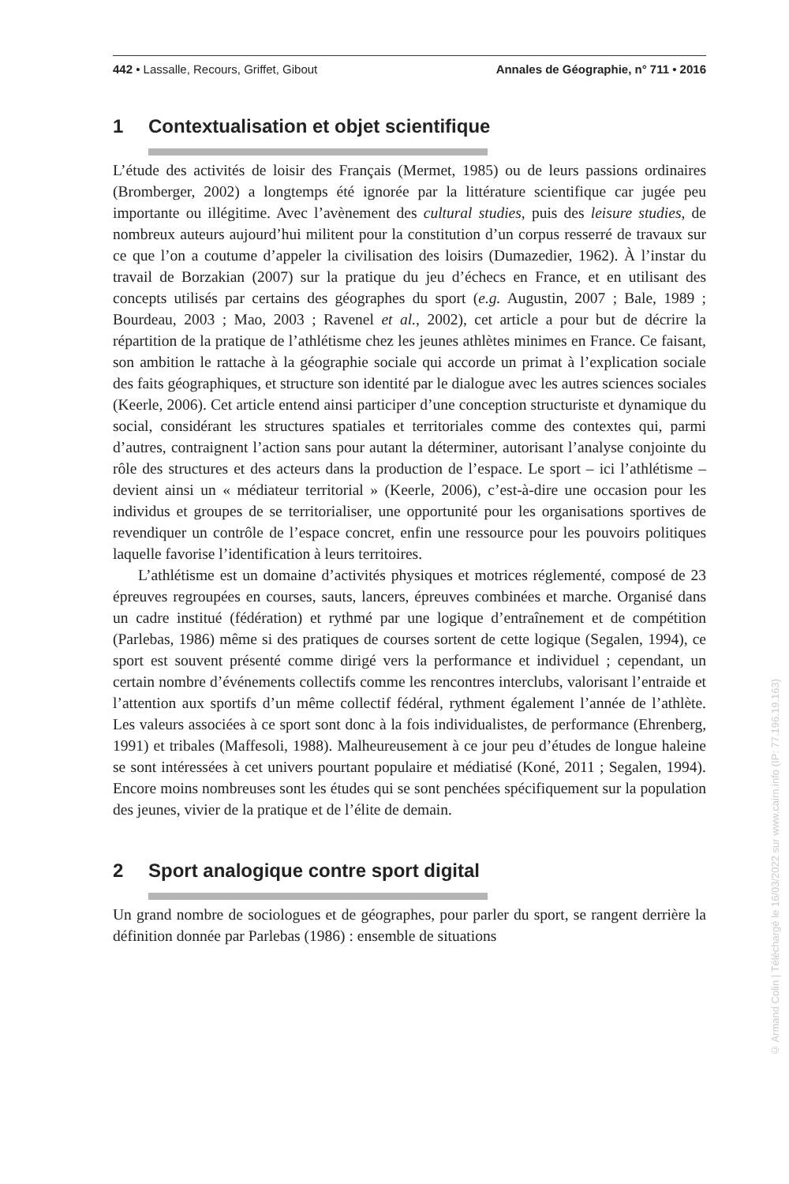442 • Lassalle, Recours, Griffet, Gibout Annales de Géographie, n° 711 • 2016
1 Contextualisation et objet scientifique
L’étude des activités de loisir des Français (Mermet, 1985) ou de leurs passions ordinaires (Bromberger, 2002) a longtemps été ignorée par la littérature scientifique car jugée peu importante ou illégitime. Avec l’avènement des cultural studies, puis des leisure studies, de nombreux auteurs aujourd’hui militent pour la constitution d’un corpus resserré de travaux sur ce que l’on a coutume d’appeler la civilisation des loisirs (Dumazedier, 1962). À l’instar du travail de Borzakian (2007) sur la pratique du jeu d’échecs en France, et en utilisant des concepts utilisés par certains des géographes du sport (e.g. Augustin, 2007 ; Bale, 1989 ; Bourdeau, 2003 ; Mao, 2003 ; Ravenel et al., 2002), cet article a pour but de décrire la répartition de la pratique de l’athlétisme chez les jeunes athlètes minimes en France. Ce faisant, son ambition le rattache à la géographie sociale qui accorde un primat à l’explication sociale des faits géographiques, et structure son identité par le dialogue avec les autres sciences sociales (Keerle, 2006). Cet article entend ainsi participer d’une conception structuriste et dynamique du social, considérant les structures spatiales et territoriales comme des contextes qui, parmi d’autres, contraignent l’action sans pour autant la déterminer, autorisant l’analyse conjointe du rôle des structures et des acteurs dans la production de l’espace. Le sport – ici l’athlétisme – devient ainsi un « médiateur territorial » (Keerle, 2006), c’est-à-dire une occasion pour les individus et groupes de se territorialiser, une opportunité pour les organisations sportives de revendiquer un contrôle de l’espace concret, enfin une ressource pour les pouvoirs politiques laquelle favorise l’identification à leurs territoires.
L’athlétisme est un domaine d’activités physiques et motrices réglementé, composé de 23 épreuves regroupées en courses, sauts, lancers, épreuves combinées et marche. Organisé dans un cadre institué (fédération) et rythmé par une logique d’entraînement et de compétition (Parlebas, 1986) même si des pratiques de courses sortent de cette logique (Segalen, 1994), ce sport est souvent présenté comme dirigé vers la performance et individuel ; cependant, un certain nombre d’événements collectifs comme les rencontres interclubs, valorisant l’entraide et l’attention aux sportifs d’un même collectif fédéral, rythment également l’année de l’athlète. Les valeurs associées à ce sport sont donc à la fois individualistes, de performance (Ehrenberg, 1991) et tribales (Maffesoli, 1988). Malheureusement à ce jour peu d’études de longue haleine se sont intéressées à cet univers pourtant populaire et médiatisé (Koné, 2011 ; Segalen, 1994). Encore moins nombreuses sont les études qui se sont penchées spécifiquement sur la population des jeunes, vivier de la pratique et de l’élite de demain.
2 Sport analogique contre sport digital
Un grand nombre de sociologues et de géographes, pour parler du sport, se rangent derrière la définition donnée par Parlebas (1986) : ensemble de situations
© Armand Colin | Téléchargé le 16/03/2022 sur www.cairn.info (IP: 77.196.19.163)